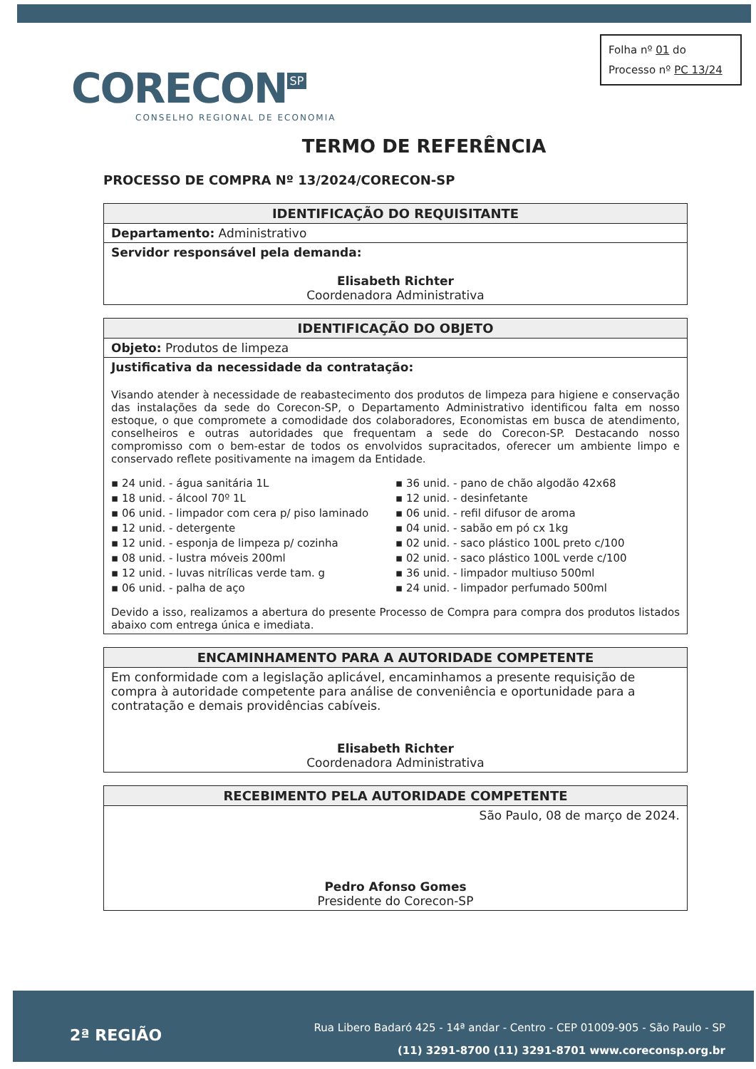Folha nº 01 do
Processo nº PC 13/24
CORECON SP
CONSELHO REGIONAL DE ECONOMIA
TERMO DE REFERÊNCIA
PROCESSO DE COMPRA Nº 13/2024/CORECON-SP
| IDENTIFICAÇÃO DO REQUISITANTE |
| --- |
| Departamento: Administrativo |
| Servidor responsável pela demanda: Elisabeth Richter Coordenadora Administrativa |
| IDENTIFICAÇÃO DO OBJETO |
| --- |
| Objeto: Produtos de limpeza |
| Justificativa da necessidade da contratação: Visando atender à necessidade de reabastecimento dos produtos de limpeza para higiene e conservação das instalações da sede do Corecon-SP, o Departamento Administrativo identificou falta em nosso estoque, o que compromete a comodidade dos colaboradores, Economistas em busca de atendimento, conselheiros e outras autoridades que frequentam a sede do Corecon-SP. Destacando nosso compromisso com o bem-estar de todos os envolvidos supracitados, oferecer um ambiente limpo e conservado reflete positivamente na imagem da Entidade. ▪ 24 unid. - água sanitária 1L ▪ 18 unid. - álcool 70º 1L ▪ 06 unid. - limpador com cera p/ piso laminado ▪ 12 unid. - detergente ▪ 12 unid. - esponja de limpeza p/ cozinha ▪ 08 unid. - lustra móveis 200ml ▪ 12 unid. - luvas nitrílicas verde tam. g ▪ 06 unid. - palha de aço ▪ 36 unid. - pano de chão algodão 42x68 ▪ 12 unid. - desinfetante ▪ 06 unid. - refil difusor de aroma ▪ 04 unid. - sabão em pó cx 1kg ▪ 02 unid. - saco plástico 100L preto c/100 ▪ 02 unid. - saco plástico 100L verde c/100 ▪ 36 unid. - limpador multiuso 500ml ▪ 24 unid. - limpador perfumado 500ml Devido a isso, realizamos a abertura do presente Processo de Compra para compra dos produtos listados abaixo com entrega única e imediata. |
| ENCAMINHAMENTO PARA A AUTORIDADE COMPETENTE |
| --- |
| Em conformidade com a legislação aplicável, encaminhamos a presente requisição de compra à autoridade competente para análise de conveniência e oportunidade para a contratação e demais providências cabíveis. Elisabeth Richter Coordenadora Administrativa |
| RECEBIMENTO PELA AUTORIDADE COMPETENTE |
| --- |
| São Paulo, 08 de março de 2024. Pedro Afonso Gomes Presidente do Corecon-SP |
2ª REGIÃO
Rua Libero Badaró 425 - 14ª andar - Centro - CEP 01009-905 - São Paulo - SP
(11) 3291-8700 (11) 3291-8701 www.coreconsp.org.br